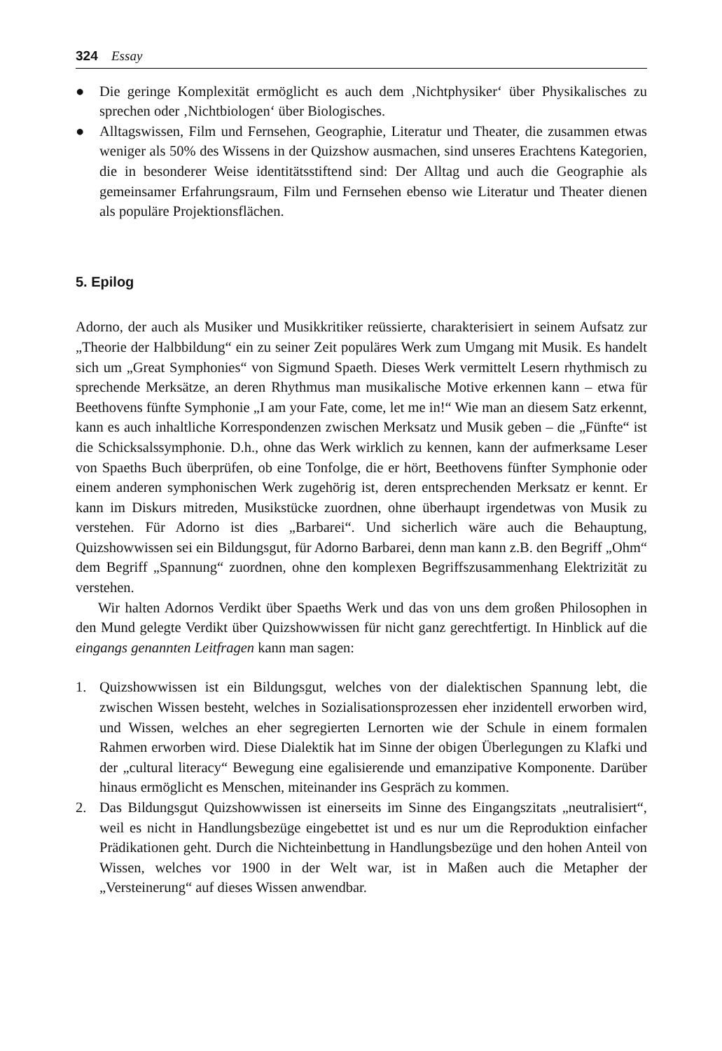324 Essay
● Die geringe Komplexität ermöglicht es auch dem ‚Nichtphysiker‘ über Physikalisches zu sprechen oder ‚Nichtbiologen‘ über Biologisches.
● Alltagswissen, Film und Fernsehen, Geographie, Literatur und Theater, die zusammen etwas weniger als 50% des Wissens in der Quizshow ausmachen, sind unseres Erachtens Kategorien, die in besonderer Weise identitätsstiftend sind: Der Alltag und auch die Geographie als gemeinsamer Erfahrungsraum, Film und Fernsehen ebenso wie Literatur und Theater dienen als populäre Projektionsflächen.
5. Epilog
Adorno, der auch als Musiker und Musikkritiker reüssierte, charakterisiert in seinem Aufsatz zur „Theorie der Halbbildung“ ein zu seiner Zeit populäres Werk zum Umgang mit Musik. Es handelt sich um „Great Symphonies“ von Sigmund Spaeth. Dieses Werk vermittelt Lesern rhythmisch zu sprechende Merksätze, an deren Rhythmus man musikalische Motive erkennen kann – etwa für Beethovens fünfte Symphonie „I am your Fate, come, let me in!“ Wie man an diesem Satz erkennt, kann es auch inhaltliche Korrespondenzen zwischen Merksatz und Musik geben – die „Fünfte“ ist die Schicksalssymphonie. D.h., ohne das Werk wirklich zu kennen, kann der aufmerksame Leser von Spaeths Buch überprüfen, ob eine Tonfolge, die er hört, Beethovens fünfter Symphonie oder einem anderen symphonischen Werk zugehörig ist, deren entsprechenden Merksatz er kennt. Er kann im Diskurs mitreden, Musikstücke zuordnen, ohne überhaupt irgendetwas von Musik zu verstehen. Für Adorno ist dies „Barbarei“. Und sicherlich wäre auch die Behauptung, Quizshowwissen sei ein Bildungsgut, für Adorno Barbarei, denn man kann z.B. den Begriff „Ohm“ dem Begriff „Spannung“ zuordnen, ohne den komplexen Begriffszusammenhang Elektrizität zu verstehen.
Wir halten Adornos Verdikt über Spaeths Werk und das von uns dem großen Philosophen in den Mund gelegte Verdikt über Quizshowwissen für nicht ganz gerechtfertigt. In Hinblick auf die eingangs genannten Leitfragen kann man sagen:
1. Quizshowwissen ist ein Bildungsgut, welches von der dialektischen Spannung lebt, die zwischen Wissen besteht, welches in Sozialisationsprozessen eher inzidentell erworben wird, und Wissen, welches an eher segregierten Lernorten wie der Schule in einem formalen Rahmen erworben wird. Diese Dialektik hat im Sinne der obigen Überlegungen zu Klafki und der „cultural literacy“ Bewegung eine egalisierende und emanzipative Komponente. Darüber hinaus ermöglicht es Menschen, miteinander ins Gespräch zu kommen.
2. Das Bildungsgut Quizshowwissen ist einerseits im Sinne des Eingangszitats „neutralisiert“, weil es nicht in Handlungsbezüge eingebettet ist und es nur um die Reproduktion einfacher Prädikationen geht. Durch die Nichteinbettung in Handlungsbezüge und den hohen Anteil von Wissen, welches vor 1900 in der Welt war, ist in Maßen auch die Metapher der „Versteinerung“ auf dieses Wissen anwendbar.